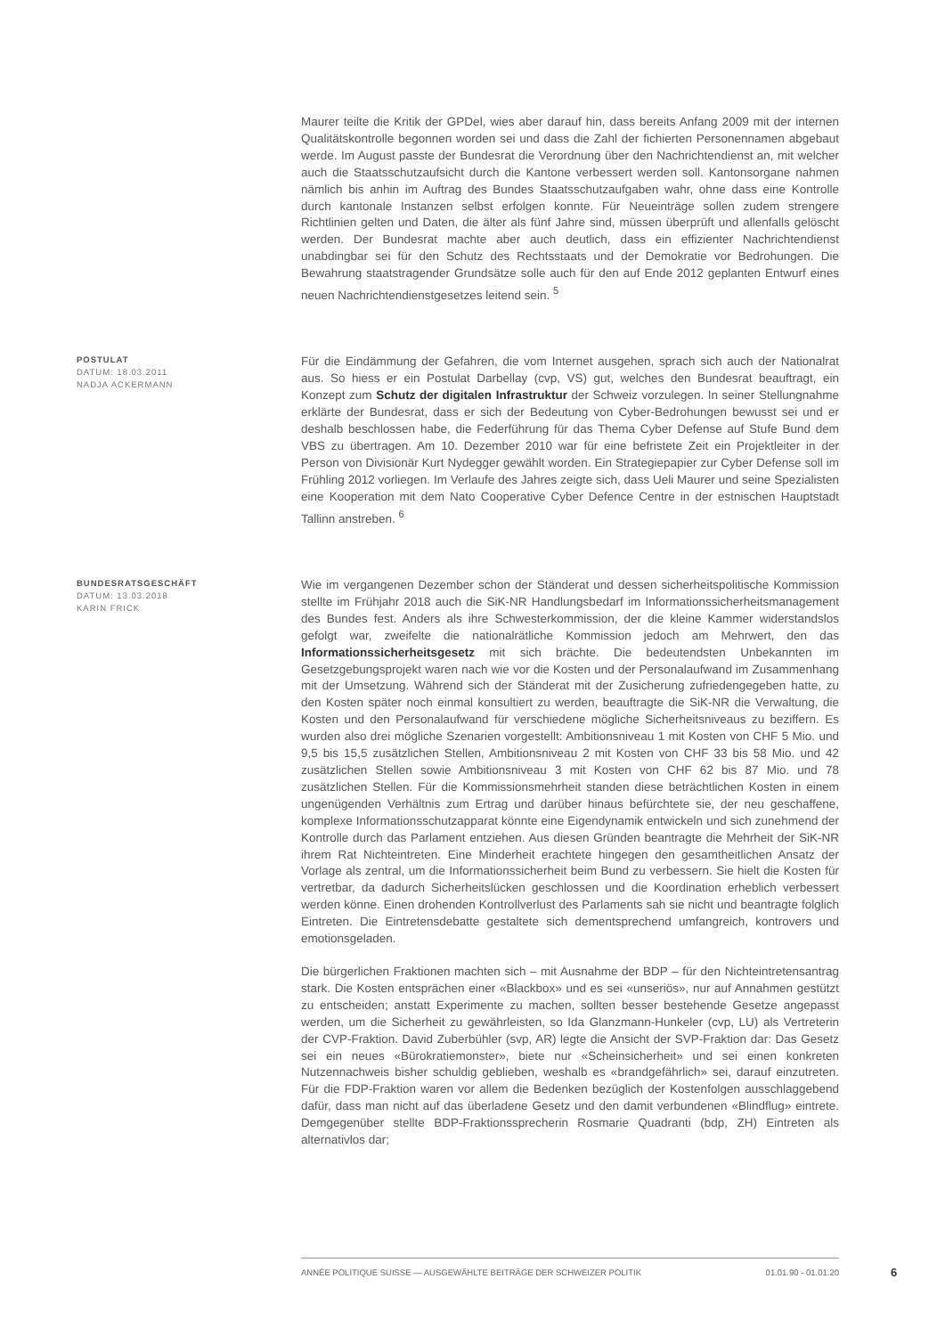Maurer teilte die Kritik der GPDel, wies aber darauf hin, dass bereits Anfang 2009 mit der internen Qualitätskontrolle begonnen worden sei und dass die Zahl der fichierten Personennamen abgebaut werde. Im August passte der Bundesrat die Verordnung über den Nachrichtendienst an, mit welcher auch die Staatsschutzaufsicht durch die Kantone verbessert werden soll. Kantonsorgane nahmen nämlich bis anhin im Auftrag des Bundes Staatsschutzaufgaben wahr, ohne dass eine Kontrolle durch kantonale Instanzen selbst erfolgen konnte. Für Neueinträge sollen zudem strengere Richtlinien gelten und Daten, die älter als fünf Jahre sind, müssen überprüft und allenfalls gelöscht werden. Der Bundesrat machte aber auch deutlich, dass ein effizienter Nachrichtendienst unabdingbar sei für den Schutz des Rechtsstaats und der Demokratie vor Bedrohungen. Die Bewahrung staatstragender Grundsätze solle auch für den auf Ende 2012 geplanten Entwurf eines neuen Nachrichtendienstgesetzes leitend sein. <sup>5</sup>
POSTULAT
DATUM: 18.03.2011
NADJA ACKERMANN
Für die Eindämmung der Gefahren, die vom Internet ausgehen, sprach sich auch der Nationalrat aus. So hiess er ein Postulat Darbellay (cvp, VS) gut, welches den Bundesrat beauftragt, ein Konzept zum Schutz der digitalen Infrastruktur der Schweiz vorzulegen. In seiner Stellungnahme erklärte der Bundesrat, dass er sich der Bedeutung von Cyber-Bedrohungen bewusst sei und er deshalb beschlossen habe, die Federführung für das Thema Cyber Defense auf Stufe Bund dem VBS zu übertragen. Am 10. Dezember 2010 war für eine befristete Zeit ein Projektleiter in der Person von Divisionär Kurt Nydegger gewählt worden. Ein Strategiepapier zur Cyber Defense soll im Frühling 2012 vorliegen. Im Verlaufe des Jahres zeigte sich, dass Ueli Maurer und seine Spezialisten eine Kooperation mit dem Nato Cooperative Cyber Defence Centre in der estnischen Hauptstadt Tallinn anstreben. <sup>6</sup>
BUNDESRATSGESCHÄFT
DATUM: 13.03.2018
KARIN FRICK
Wie im vergangenen Dezember schon der Ständerat und dessen sicherheitspolitische Kommission stellte im Frühjahr 2018 auch die SiK-NR Handlungsbedarf im Informationssicherheitsmanagement des Bundes fest. Anders als ihre Schwesterkommission, der die kleine Kammer widerstandslos gefolgt war, zweifelte die nationalrätliche Kommission jedoch am Mehrwert, den das Informationssicherheitsgesetz mit sich brächte. Die bedeutendsten Unbekannten im Gesetzgebungsprojekt waren nach wie vor die Kosten und der Personalaufwand im Zusammenhang mit der Umsetzung. Während sich der Ständerat mit der Zusicherung zufriedengegeben hatte, zu den Kosten später noch einmal konsultiert zu werden, beauftragte die SiK-NR die Verwaltung, die Kosten und den Personalaufwand für verschiedene mögliche Sicherheitsniveaus zu beziffern. Es wurden also drei mögliche Szenarien vorgestellt: Ambitionsniveau 1 mit Kosten von CHF 5 Mio. und 9,5 bis 15,5 zusätzlichen Stellen, Ambitionsniveau 2 mit Kosten von CHF 33 bis 58 Mio. und 42 zusätzlichen Stellen sowie Ambitionsniveau 3 mit Kosten von CHF 62 bis 87 Mio. und 78 zusätzlichen Stellen. Für die Kommissionsmehrheit standen diese beträchtlichen Kosten in einem ungenügenden Verhältnis zum Ertrag und darüber hinaus befürchtete sie, der neu geschaffene, komplexe Informationsschutzapparat könnte eine Eigendynamik entwickeln und sich zunehmend der Kontrolle durch das Parlament entziehen. Aus diesen Gründen beantragte die Mehrheit der SiK-NR ihrem Rat Nichteintreten. Eine Minderheit erachtete hingegen den gesamtheitlichen Ansatz der Vorlage als zentral, um die Informationssicherheit beim Bund zu verbessern. Sie hielt die Kosten für vertretbar, da dadurch Sicherheitslücken geschlossen und die Koordination erheblich verbessert werden könne. Einen drohenden Kontrollverlust des Parlaments sah sie nicht und beantragte folglich Eintreten. Die Eintretensdebatte gestaltete sich dementsprechend umfangreich, kontrovers und emotionsgeladen.
Die bürgerlichen Fraktionen machten sich – mit Ausnahme der BDP – für den Nichteintretensantrag stark. Die Kosten entsprächen einer «Blackbox» und es sei «unseriös», nur auf Annahmen gestützt zu entscheiden; anstatt Experimente zu machen, sollten besser bestehende Gesetze angepasst werden, um die Sicherheit zu gewährleisten, so Ida Glanzmann-Hunkeler (cvp, LU) als Vertreterin der CVP-Fraktion. David Zuberbühler (svp, AR) legte die Ansicht der SVP-Fraktion dar: Das Gesetz sei ein neues «Bürokratiemonster», biete nur «Scheinsicherheit» und sei einen konkreten Nutzennachweis bisher schuldig geblieben, weshalb es «brandgefährlich» sei, darauf einzutreten. Für die FDP-Fraktion waren vor allem die Bedenken bezüglich der Kostenfolgen ausschlaggebend dafür, dass man nicht auf das überladene Gesetz und den damit verbundenen «Blindflug» eintrete. Demgegenüber stellte BDP-Fraktionssprecherin Rosmarie Quadranti (bdp, ZH) Eintreten als alternativlos dar;
ANNÉE POLITIQUE SUISSE — AUSGEWÄHLTE BEITRÄGE DER SCHWEIZER POLITIK 01.01.90 - 01.01.20
6